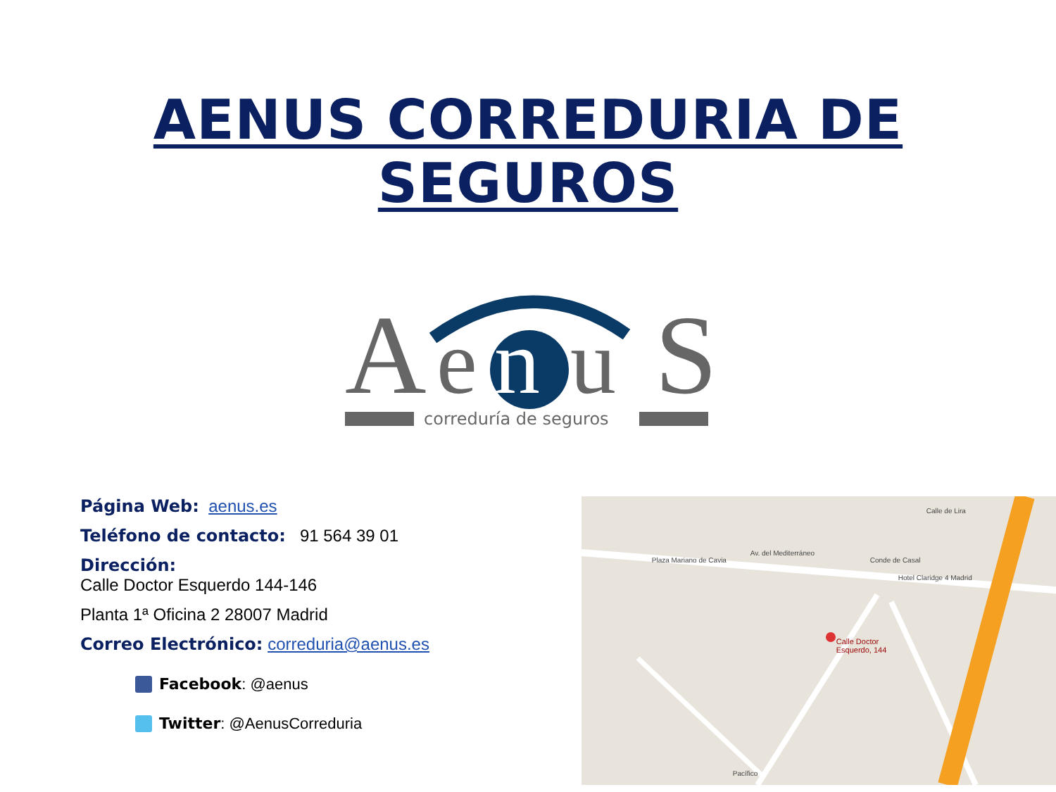AENUS CORREDURIA DE SEGUROS
A
e
n
u
S
correduría de seguros
Página Web: aenus.es
Teléfono de contacto: 91 564 39 01
Dirección:
Calle Doctor Esquerdo 144-146
Planta 1ª Oficina 2 28007 Madrid
Correo Electrónico: correduria@aenus.es
Facebook: @aenus
Twitter: @AenusCorreduria
Calle Doctor
Esquerdo, 144
Av. del Mediterráneo
Plaza Mariano de Cavia Conde de Casal
Hotel Claridge 4 Madrid
Pacífico
Calle de Lira